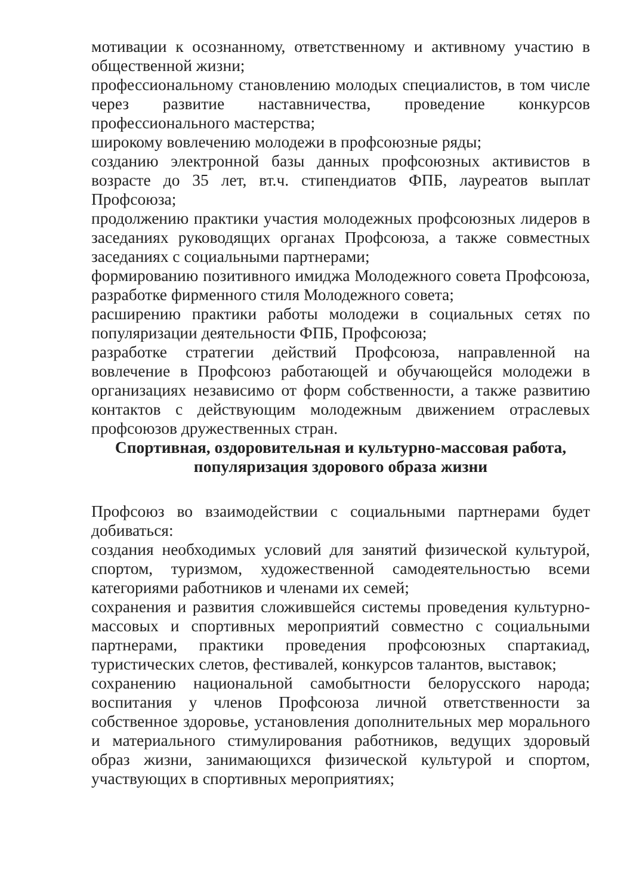мотивации к осознанному, ответственному и активному участию в общественной жизни;
профессиональному становлению молодых специалистов, в том числе через развитие наставничества, проведение конкурсов профессионального мастерства;
широкому вовлечению молодежи в профсоюзные ряды;
созданию электронной базы данных профсоюзных активистов в возрасте до 35 лет, вт.ч. стипендиатов ФПБ, лауреатов выплат Профсоюза;
продолжению практики участия молодежных профсоюзных лидеров в заседаниях руководящих органах Профсоюза, а также совместных заседаниях с социальными партнерами;
формированию позитивного имиджа Молодежного совета Профсоюза, разработке фирменного стиля Молодежного совета;
расширению практики работы молодежи в социальных сетях по популяризации деятельности ФПБ, Профсоюза;
разработке стратегии действий Профсоюза, направленной на вовлечение в Профсоюз работающей и обучающейся молодежи в организациях независимо от форм собственности, а также развитию контактов с действующим молодежным движением отраслевых профсоюзов дружественных стран.
Спортивная, оздоровительная и культурно-массовая работа,
популяризация здорового образа жизни
Профсоюз во взаимодействии с социальными партнерами будет добиваться:
создания необходимых условий для занятий физической культурой, спортом, туризмом, художественной самодеятельностью всеми категориями работников и членами их семей;
сохранения и развития сложившейся системы проведения культурно- массовых и спортивных мероприятий совместно с социальными партнерами, практики проведения профсоюзных спартакиад, туристических слетов, фестивалей, конкурсов талантов, выставок;
сохранению национальной самобытности белорусского народа; воспитания у членов Профсоюза личной ответственности за собственное здоровье, установления дополнительных мер морального и материального стимулирования работников, ведущих здоровый образ жизни, занимающихся физической культурой и спортом, участвующих в спортивных мероприятиях;